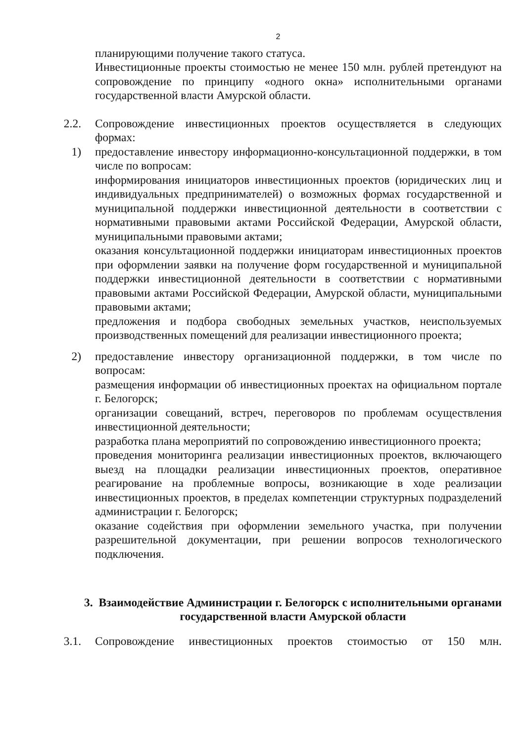2
планирующими получение такого статуса.
Инвестиционные проекты стоимостью не менее 150 млн. рублей претендуют на сопровождение по принципу «одного окна» исполнительными органами государственной власти Амурской области.
2.2. Сопровождение инвестиционных проектов осуществляется в следующих формах:
1) предоставление инвестору информационно-консультационной поддержки, в том числе по вопросам:
информирования инициаторов инвестиционных проектов (юридических лиц и индивидуальных предпринимателей) о возможных формах государственной и муниципальной поддержки инвестиционной деятельности в соответствии с нормативными правовыми актами Российской Федерации, Амурской области, муниципальными правовыми актами;
оказания консультационной поддержки инициаторам инвестиционных проектов при оформлении заявки на получение форм государственной и муниципальной поддержки инвестиционной деятельности в соответствии с нормативными правовыми актами Российской Федерации, Амурской области, муниципальными правовыми актами;
предложения и подбора свободных земельных участков, неиспользуемых производственных помещений для реализации инвестиционного проекта;
2) предоставление инвестору организационной поддержки, в том числе по вопросам:
размещения информации об инвестиционных проектах на официальном портале г. Белогорск;
организации совещаний, встреч, переговоров по проблемам осуществления инвестиционной деятельности;
разработка плана мероприятий по сопровождению инвестиционного проекта;
проведения мониторинга реализации инвестиционных проектов, включающего выезд на площадки реализации инвестиционных проектов, оперативное реагирование на проблемные вопросы, возникающие в ходе реализации инвестиционных проектов, в пределах компетенции структурных подразделений администрации г. Белогорск;
оказание содействия при оформлении земельного участка, при получении разрешительной документации, при решении вопросов технологического подключения.
3. Взаимодействие Администрации г. Белогорск с исполнительными органами государственной власти Амурской области
3.1. Сопровождение инвестиционных проектов стоимостью от 150 млн.